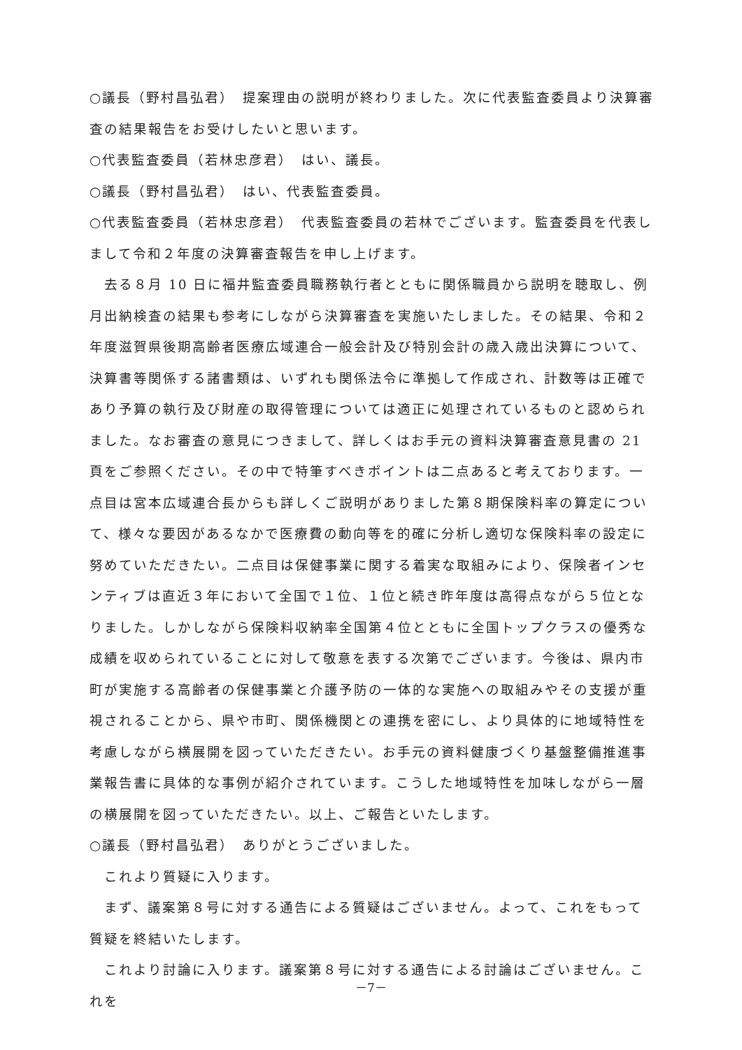○議長（野村昌弘君）　提案理由の説明が終わりました。次に代表監査委員より決算審査の結果報告をお受けしたいと思います。
○代表監査委員（若林忠彦君）　はい、議長。
○議長（野村昌弘君）　はい、代表監査委員。
○代表監査委員（若林忠彦君）　代表監査委員の若林でございます。監査委員を代表しまして令和２年度の決算審査報告を申し上げます。
　去る８月 10 日に福井監査委員職務執行者とともに関係職員から説明を聴取し、例月出納検査の結果も参考にしながら決算審査を実施いたしました。その結果、令和２年度滋賀県後期高齢者医療広域連合一般会計及び特別会計の歳入歳出決算について、決算書等関係する諸書類は、いずれも関係法令に準拠して作成され、計数等は正確であり予算の執行及び財産の取得管理については適正に処理されているものと認められました。なお審査の意見につきまして、詳しくはお手元の資料決算審査意見書の 21 頁をご参照ください。その中で特筆すべきポイントは二点あると考えております。一点目は宮本広域連合長からも詳しくご説明がありました第８期保険料率の算定について、様々な要因があるなかで医療費の動向等を的確に分析し適切な保険料率の設定に努めていただきたい。二点目は保健事業に関する着実な取組みにより、保険者インセンティブは直近３年において全国で１位、１位と続き昨年度は高得点ながら５位となりました。しかしながら保険料収納率全国第４位とともに全国トップクラスの優秀な成績を収められていることに対して敬意を表する次第でございます。今後は、県内市町が実施する高齢者の保健事業と介護予防の一体的な実施への取組みやその支援が重視されることから、県や市町、関係機関との連携を密にし、より具体的に地域特性を考慮しながら横展開を図っていただきたい。お手元の資料健康づくり基盤整備推進事業報告書に具体的な事例が紹介されています。こうした地域特性を加味しながら一層の横展開を図っていただきたい。以上、ご報告といたします。
○議長（野村昌弘君）　ありがとうございました。
　これより質疑に入ります。
　まず、議案第８号に対する通告による質疑はございません。よって、これをもって質疑を終結いたします。
　これより討論に入ります。議案第８号に対する通告による討論はございません。これを
－7－